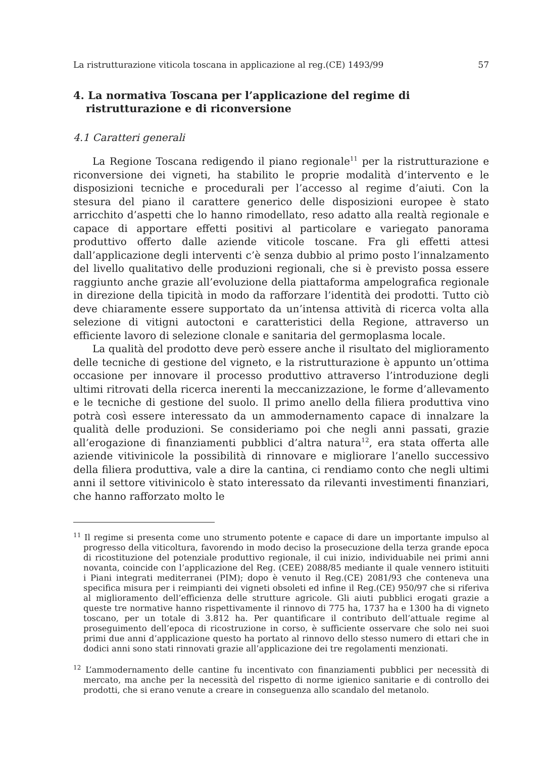La ristrutturazione viticola toscana in applicazione al reg.(CE) 1493/99 57
4. La normativa Toscana per l’applicazione del regime di ristrutturazione e di riconversione
4.1 Caratteri generali
La Regione Toscana redigendo il piano regionale<sup>11</sup> per la ristrutturazione e riconversione dei vigneti, ha stabilito le proprie modalità d’intervento e le disposizioni tecniche e procedurali per l’accesso al regime d’aiuti. Con la stesura del piano il carattere generico delle disposizioni europee è stato arricchito d’aspetti che lo hanno rimodellato, reso adatto alla realtà regionale e capace di apportare effetti positivi al particolare e variegato panorama produttivo offerto dalle aziende viticole toscane. Fra gli effetti attesi dall’applicazione degli interventi c’è senza dubbio al primo posto l’innalzamento del livello qualitativo delle produzioni regionali, che si è previsto possa essere raggiunto anche grazie all’evoluzione della piattaforma ampelografica regionale in direzione della tipicità in modo da rafforzare l’identità dei prodotti. Tutto ciò deve chiaramente essere supportato da un’intensa attività di ricerca volta alla selezione di vitigni autoctoni e caratteristici della Regione, attraverso un efficiente lavoro di selezione clonale e sanitaria del germoplasma locale.
La qualità del prodotto deve però essere anche il risultato del miglioramento delle tecniche di gestione del vigneto, e la ristrutturazione è appunto un’ottima occasione per innovare il processo produttivo attraverso l’introduzione degli ultimi ritrovati della ricerca inerenti la meccanizzazione, le forme d’allevamento e le tecniche di gestione del suolo. Il primo anello della filiera produttiva vino potrà così essere interessato da un ammodernamento capace di innalzare la qualità delle produzioni. Se consideriamo poi che negli anni passati, grazie all’erogazione di finanziamenti pubblici d’altra natura<sup>12</sup>, era stata offerta alle aziende vitivinicole la possibilità di rinnovare e migliorare l’anello successivo della filiera produttiva, vale a dire la cantina, ci rendiamo conto che negli ultimi anni il settore vitivinicolo è stato interessato da rilevanti investimenti finanziari, che hanno rafforzato molto le
<sup>11</sup> Il regime si presenta come uno strumento potente e capace di dare un importante impulso al progresso della viticoltura, favorendo in modo deciso la prosecuzione della terza grande epoca di ricostituzione del potenziale produttivo regionale, il cui inizio, individuabile nei primi anni novanta, coincide con l’applicazione del Reg. (CEE) 2088/85 mediante il quale vennero istituiti i Piani integrati mediterranei (PIM); dopo è venuto il Reg.(CE) 2081/93 che conteneva una specifica misura per i reimpianti dei vigneti obsoleti ed infine il Reg.(CE) 950/97 che si riferiva al miglioramento dell’efficienza delle strutture agricole. Gli aiuti pubblici erogati grazie a queste tre normative hanno rispettivamente il rinnovo di 775 ha, 1737 ha e 1300 ha di vigneto toscano, per un totale di 3.812 ha. Per quantificare il contributo dell’attuale regime al proseguimento dell’epoca di ricostruzione in corso, è sufficiente osservare che solo nei suoi primi due anni d’applicazione questo ha portato al rinnovo dello stesso numero di ettari che in dodici anni sono stati rinnovati grazie all’applicazione dei tre regolamenti menzionati.
<sup>12</sup> L’ammodernamento delle cantine fu incentivato con finanziamenti pubblici per necessità di mercato, ma anche per la necessità del rispetto di norme igienico sanitarie e di controllo dei prodotti, che si erano venute a creare in conseguenza allo scandalo del metanolo.